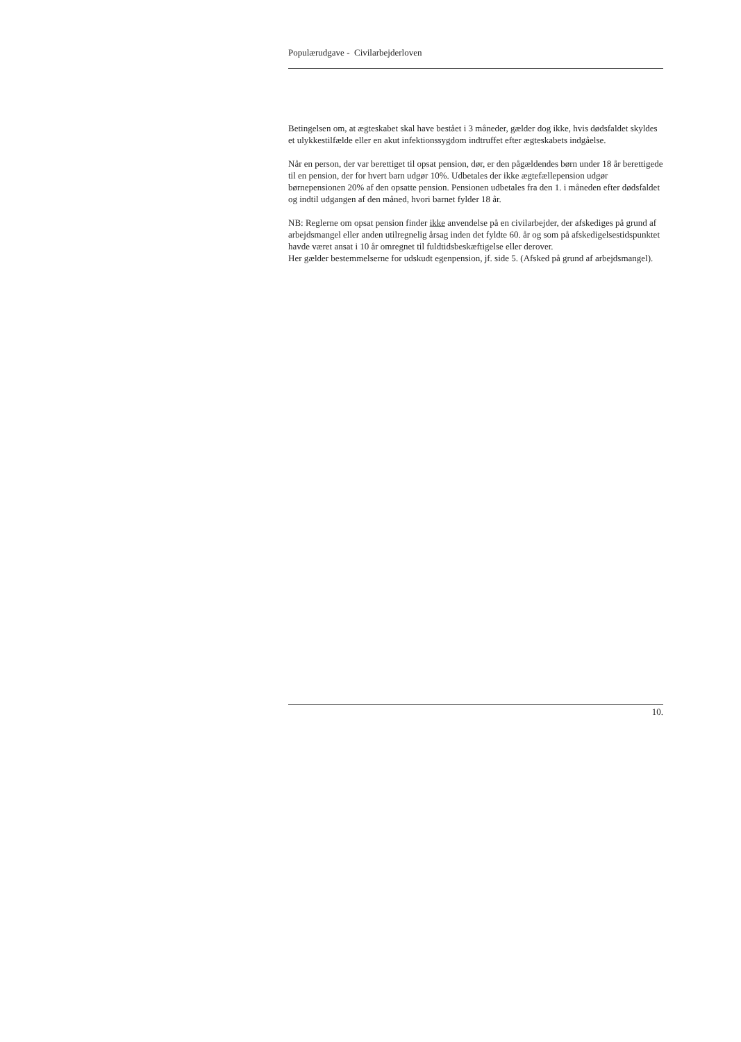Populærudgave - Civilarbejderloven
Betingelsen om, at ægteskabet skal have bestået i 3 måneder, gælder dog ikke, hvis dødsfaldet skyldes et ulykkestilfælde eller en akut infektionssygdom indtruffet efter ægteskabets indgåelse.
Når en person, der var berettiget til opsat pension, dør, er den pågældendes børn under 18 år berettigede til en pension, der for hvert barn udgør 10%. Udbetales der ikke ægtefællepension udgør børnepensionen 20% af den opsatte pension. Pensionen udbetales fra den 1. i måneden efter dødsfaldet og indtil udgangen af den måned, hvori barnet fylder 18 år.
NB: Reglerne om opsat pension finder ikke anvendelse på en civilarbejder, der afskediges på grund af arbejdsmangel eller anden utilregnelig årsag inden det fyldte 60. år og som på afskedigelsestidspunktet havde været ansat i 10 år omregnet til fuldtidsbeskæftigelse eller derover.
Her gælder bestemmelserne for udskudt egenpension, jf. side 5. (Afsked på grund af arbejdsmangel).
10.